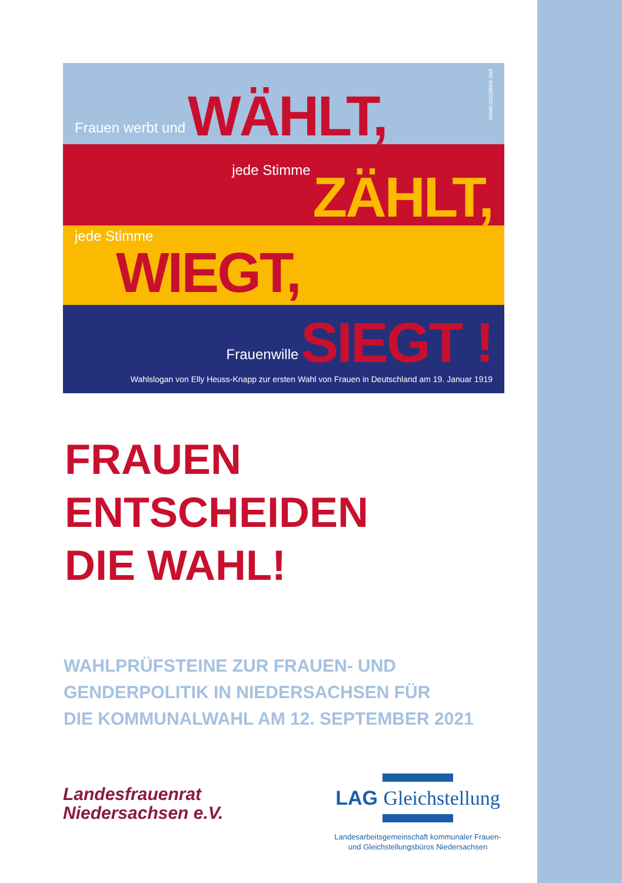Frauen werbt und WÄHLT,
www.cocolore.net
jede Stimme ZÄHLT,
jede Stimme
WIEGT,
Frauenwille SIEGT !
Wahlslogan von Elly Heuss-Knapp zur ersten Wahl von Frauen in Deutschland am 19. Januar 1919
FRAUEN
ENTSCHEIDEN
DIE WAHL!
WAHLPRÜFSTEINE ZUR FRAUEN- UND
GENDERPOLITIK IN NIEDERSACHSEN FÜR
DIE KOMMUNALWAHL AM 12. SEPTEMBER 2021
Landesfrauenrat
Niedersachsen e.V.
LAG Gleichstellung
Landesarbeitsgemeinschaft kommunaler Frauen-
und Gleichstellungsbüros Niedersachsen